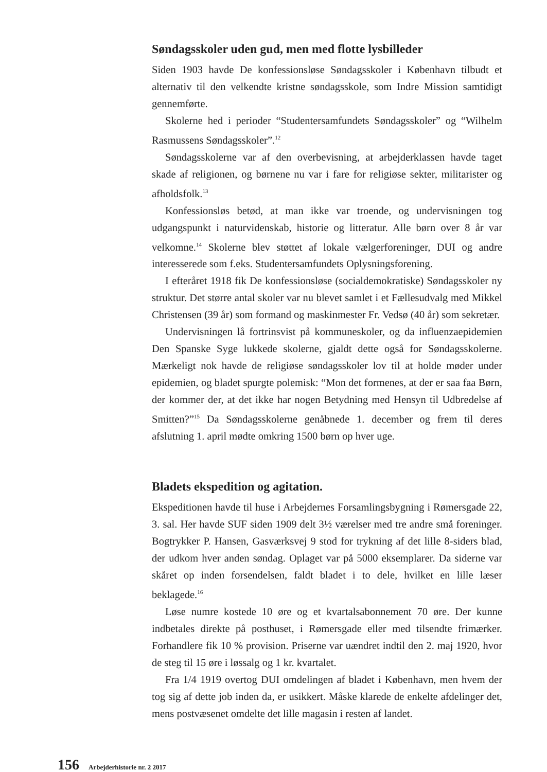Søndagsskoler uden gud, men med flotte lysbilleder
Siden 1903 havde De konfessionsløse Søndagsskoler i København tilbudt et alternativ til den velkendte kristne søndagsskole, som Indre Mission samtidigt gennemførte.
Skolerne hed i perioder “Studentersamfundets Søndagsskoler” og “Wilhelm Rasmussens Søndagsskoler”.<sup>12</sup>
Søndagsskolerne var af den overbevisning, at arbejderklassen havde taget skade af religionen, og børnene nu var i fare for religiøse sekter, militarister og afholdsfolk.<sup>13</sup>
Konfessionsløs betød, at man ikke var troende, og undervisningen tog udgangspunkt i naturvidenskab, historie og litteratur. Alle børn over 8 år var velkomne.<sup>14</sup> Skolerne blev støttet af lokale vælgerforeninger, DUI og andre interesserede som f.eks. Studentersamfundets Oplysningsforening.
I efteråret 1918 fik De konfessionsløse (socialdemokratiske) Søndagsskoler ny struktur. Det større antal skoler var nu blevet samlet i et Fællesudvalg med Mikkel Christensen (39 år) som formand og maskinmester Fr. Vedsø (40 år) som sekretær.
Undervisningen lå fortrinsvist på kommuneskoler, og da influenzaepidemien Den Spanske Syge lukkede skolerne, gjaldt dette også for Søndagsskolerne. Mærkeligt nok havde de religiøse søndagsskoler lov til at holde møder under epidemien, og bladet spurgte polemisk: “Mon det formenes, at der er saa faa Børn, der kommer der, at det ikke har nogen Betydning med Hensyn til Udbredelse af Smitten?”<sup>15</sup> Da Søndagsskolerne genåbnede 1. december og frem til deres afslutning 1. april mødte omkring 1500 børn op hver uge.
Bladets ekspedition og agitation.
Ekspeditionen havde til huse i Arbejdernes Forsamlingsbygning i Rømersgade 22, 3. sal. Her havde SUF siden 1909 delt 3½ værelser med tre andre små foreninger. Bogtrykker P. Hansen, Gasværksvej 9 stod for trykning af det lille 8-siders blad, der udkom hver anden søndag. Oplaget var på 5000 eksemplarer. Da siderne var skåret op inden forsendelsen, faldt bladet i to dele, hvilket en lille læser beklagede.<sup>16</sup>
Løse numre kostede 10 øre og et kvartalsabonnement 70 øre. Der kunne indbetales direkte på posthuset, i Rømersgade eller med tilsendte frimærker. Forhandlere fik 10 % provision. Priserne var uændret indtil den 2. maj 1920, hvor de steg til 15 øre i løssalg og 1 kr. kvartalet.
Fra 1/4 1919 overtog DUI omdelingen af bladet i København, men hvem der tog sig af dette job inden da, er usikkert. Måske klarede de enkelte afdelinger det, mens postvæsenet omdelte det lille magasin i resten af landet.
156 Arbejderhistorie nr. 2 2017